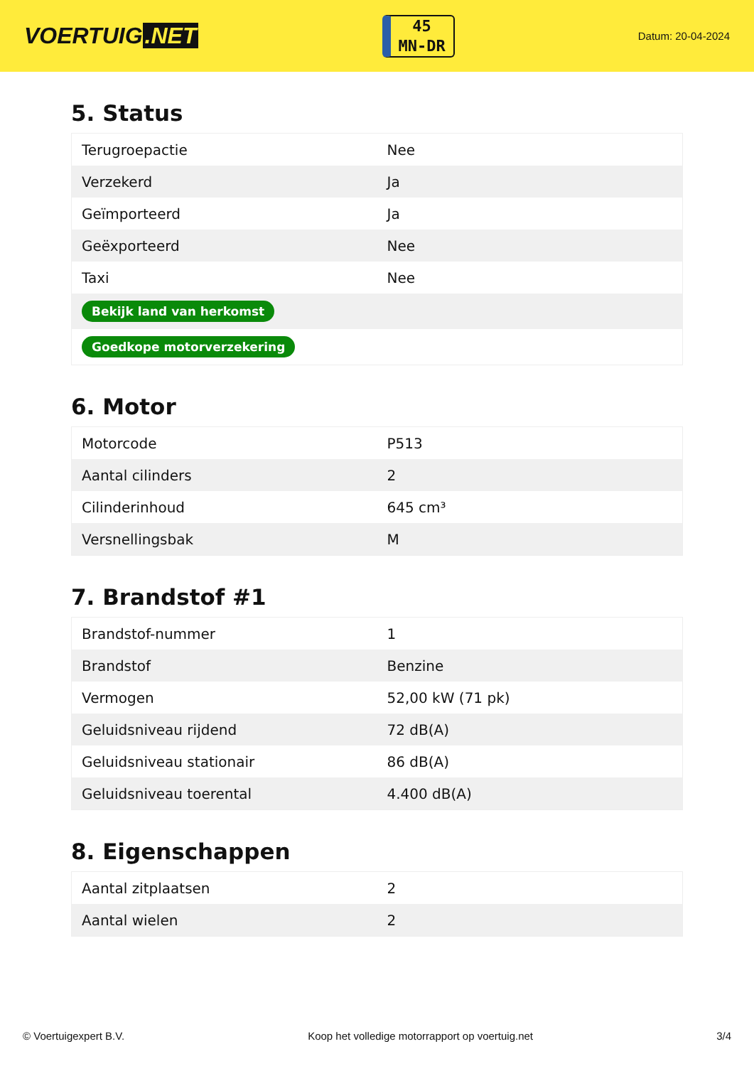VOERTUIG.NET
45
MN-DR
Datum: 20-04-2024
5. Status
| Terugroepactie | Nee |
| Verzekerd | Ja |
| Geïmporteerd | Ja |
| Geëxporteerd | Nee |
| Taxi | Nee |
| Bekijk land van herkomst | |
| Goedkope motorverzekering | |
6. Motor
| Motorcode | P513 |
| Aantal cilinders | 2 |
| Cilinderinhoud | 645 cm³ |
| Versnellingsbak | M |
7. Brandstof #1
| Brandstof-nummer | 1 |
| Brandstof | Benzine |
| Vermogen | 52,00 kW (71 pk) |
| Geluidsniveau rijdend | 72 dB(A) |
| Geluidsniveau stationair | 86 dB(A) |
| Geluidsniveau toerental | 4.400 dB(A) |
8. Eigenschappen
| Aantal zitplaatsen | 2 |
| Aantal wielen | 2 |
© Voertuigexpert B.V. Koop het volledige motorrapport op voertuig.net 3/4